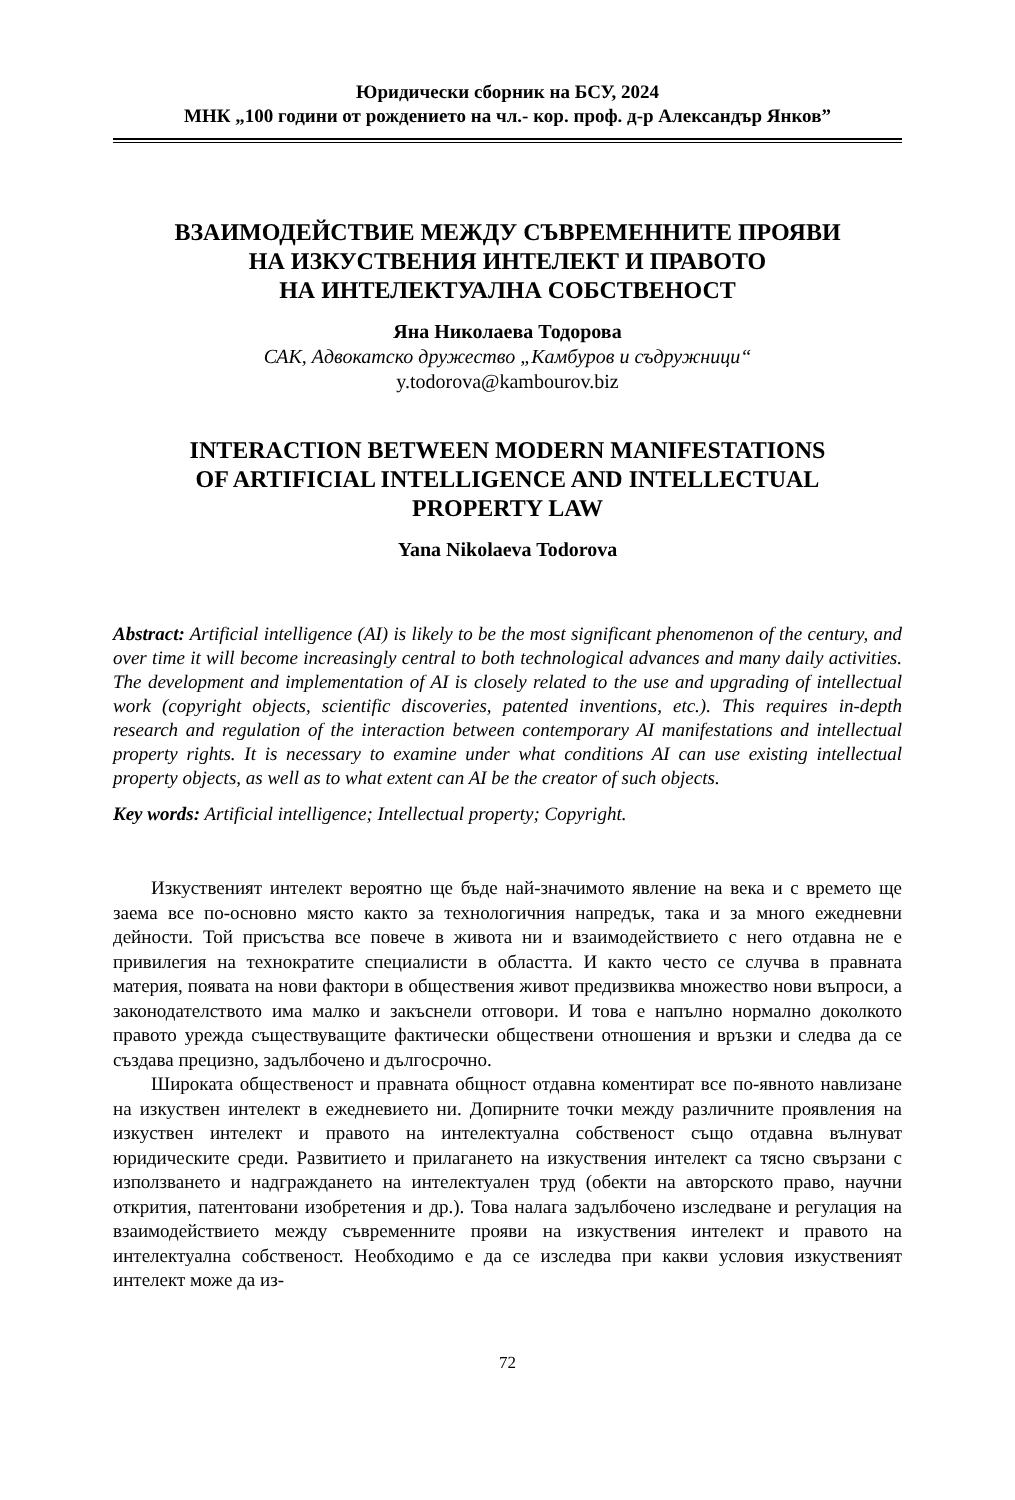Юридически сборник на БСУ, 2024
МНК „100 години от рождението на чл.- кор. проф. д-р Александър Янков”
ВЗАИМОДЕЙСТВИЕ МЕЖДУ СЪВРЕМЕННИТЕ ПРОЯВИ
НА ИЗКУСТВЕНИЯ ИНТЕЛЕКТ И ПРАВОТО
НА ИНТЕЛЕКТУАЛНА СОБСТВЕНОСТ
Яна Николаева Тодорова
САК, Адвокатско дружество „Камбуров и съдружници“
y.todorova@kambourov.biz
INTERACTION BETWEEN MODERN MANIFESTATIONS
OF ARTIFICIAL INTELLIGENCE AND INTELLECTUAL
PROPERTY LAW
Yana Nikolaeva Todorova
Abstract: Artificial intelligence (AI) is likely to be the most significant phenomenon of the century, and over time it will become increasingly central to both technological advances and many daily activities. The development and implementation of AI is closely related to the use and upgrading of intellectual work (copyright objects, scientific discoveries, patented inventions, etc.). This requires in-depth research and regulation of the interaction between contemporary AI manifestations and intellectual property rights. It is necessary to examine under what conditions AI can use existing intellectual property objects, as well as to what extent can AI be the creator of such objects.
Key words: Artificial intelligence; Intellectual property; Copyright.
Изкуственият интелект вероятно ще бъде най-значимото явление на века и с времето ще заема все по-основно място както за технологичния напредък, така и за много ежедневни дейности. Той присъства все повече в живота ни и взаимодействието с него отдавна не е привилегия на технократите специалисти в областта. И както често се случва в правната материя, появата на нови фактори в обществения живот предизвиква множество нови въпроси, а законодателството има малко и закъснели отговори. И това е напълно нормално доколкото правото урежда съществуващите фактически обществени отношения и връзки и следва да се създава прецизно, задълбочено и дългосрочно.
Широката общественост и правната общност отдавна коментират все по-явното навлизане на изкуствен интелект в ежедневието ни. Допирните точки между различните проявления на изкуствен интелект и правото на интелектуална собственост също отдавна вълнуват юридическите среди. Развитието и прилагането на изкуствения интелект са тясно свързани с използването и надграждането на интелектуален труд (обекти на авторското право, научни открития, патентовани изобретения и др.). Това налага задълбочено изследване и регулация на взаимодействието между съвременните прояви на изкуствения интелект и правото на интелектуална собственост. Необходимо е да се изследва при какви условия изкуственият интелект може да из-
72